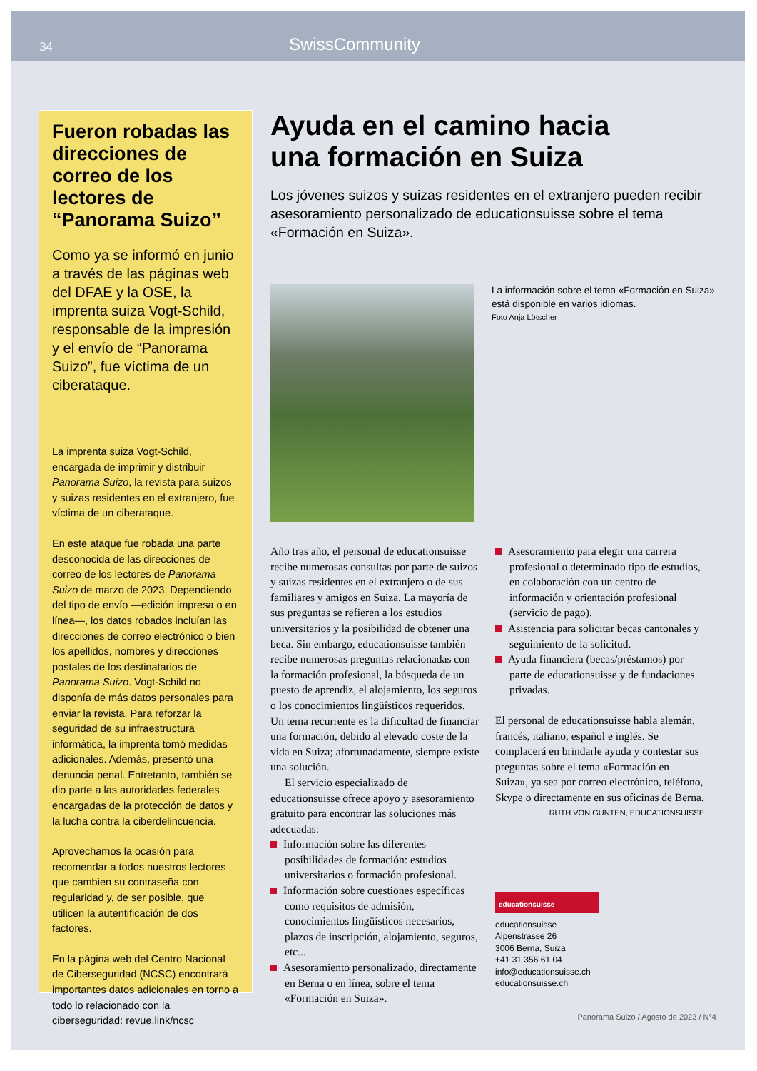34 SwissCommunity
Fueron robadas las direcciones de correo de los lectores de “Panorama Suizo”
Como ya se informó en junio a través de las páginas web del DFAE y la OSE, la imprenta suiza Vogt-Schild, responsable de la impresión y el envío de “Panorama Suizo”, fue víctima de un ciberataque.
La imprenta suiza Vogt-Schild, encargada de imprimir y distribuir Panorama Suizo, la revista para suizos y suizas residentes en el extranjero, fue víctima de un ciberataque.
En este ataque fue robada una parte desconocida de las direcciones de correo de los lectores de Panorama Suizo de marzo de 2023. Dependiendo del tipo de envío —edición impresa o en línea—, los datos robados incluían las direcciones de correo electrónico o bien los apellidos, nombres y direcciones postales de los destinatarios de Panorama Suizo. Vogt-Schild no disponía de más datos personales para enviar la revista. Para reforzar la seguridad de su infraestructura informática, la imprenta tomó medidas adicionales. Además, presentó una denuncia penal. Entretanto, también se dio parte a las autoridades federales encargadas de la protección de datos y la lucha contra la ciberdelincuencia.
Aprovechamos la ocasión para recomendar a todos nuestros lectores que cambien su contraseña con regularidad y, de ser posible, que utilicen la autentificación de dos factores.
En la página web del Centro Nacional de Ciberseguridad (NCSC) encontrará importantes datos adicionales en torno a todo lo relacionado con la ciberseguridad: revue.link/ncsc
Ayuda en el camino hacia
una formación en Suiza
Los jóvenes suizos y suizas residentes en el extranjero pueden recibir asesoramiento personalizado de educationsuisse sobre el tema «Formación en Suiza».
La información sobre el tema «Formación en Suiza» está disponible en varios idiomas.
Foto Anja Lötscher
Año tras año, el personal de educationsuisse recibe numerosas consultas por parte de suizos y suizas residentes en el extranjero o de sus familiares y amigos en Suiza. La mayoría de sus preguntas se refieren a los estudios universitarios y la posibilidad de obtener una beca. Sin embargo, educationsuisse también recibe numerosas preguntas relacionadas con la formación profesional, la búsqueda de un puesto de aprendiz, el alojamiento, los seguros o los conocimientos lingüísticos requeridos. Un tema recurrente es la dificultad de financiar una formación, debido al elevado coste de la vida en Suiza; afortunadamente, siempre existe una solución.
El servicio especializado de educationsuisse ofrece apoyo y asesoramiento gratuito para encontrar las soluciones más adecuadas:
Información sobre las diferentes posibilidades de formación: estudios universitarios o formación profesional.
Información sobre cuestiones específicas como requisitos de admisión, conocimientos lingüísticos necesarios, plazos de inscripción, alojamiento, seguros, etc...
Asesoramiento personalizado, directamente en Berna o en línea, sobre el tema «Formación en Suiza».
Asesoramiento para elegir una carrera profesional o determinado tipo de estudios, en colaboración con un centro de información y orientación profesional (servicio de pago).
Asistencia para solicitar becas cantonales y seguimiento de la solicitud.
Ayuda financiera (becas/préstamos) por parte de educationsuisse y de fundaciones privadas.
El personal de educationsuisse habla alemán, francés, italiano, español e inglés. Se complacerá en brindarle ayuda y contestar sus preguntas sobre el tema «Formación en Suiza», ya sea por correo electrónico, teléfono, Skype o directamente en sus oficinas de Berna.
RUTH VON GUNTEN, EDUCATIONSUISSE
educationsuisse
educationsuisse
Alpenstrasse 26
3006 Berna, Suiza
+41 31 356 61 04
info@educationsuisse.ch
educationsuisse.ch
Panorama Suizo / Agosto de 2023 / N°4